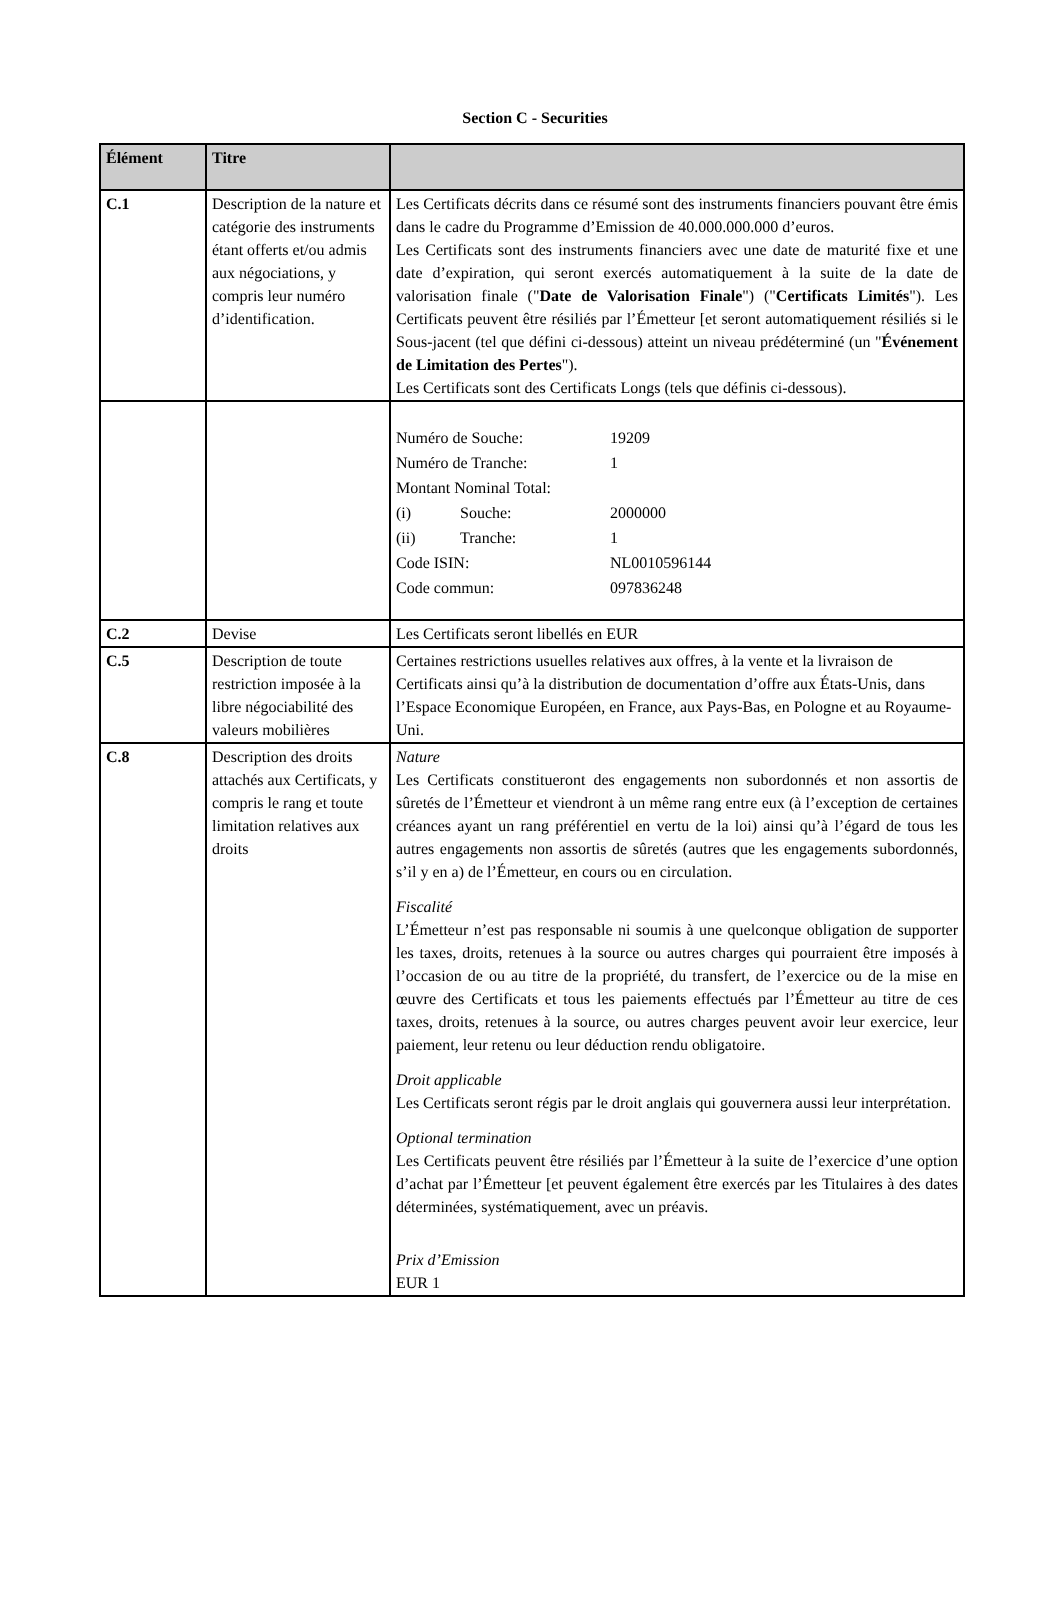Section C - Securities
| Élément | Titre | |
| --- | --- | --- |
| C.1 | Description de la nature et catégorie des instruments étant offerts et/ou admis aux négociations, y compris leur numéro d’identification. | Les Certificats décrits dans ce résumé sont des instruments financiers pouvant être émis dans le cadre du Programme d’Emission de 40.000.000.000 d’euros. Les Certificats sont des instruments financiers avec une date de maturité fixe et une date d’expiration, qui seront exercés automatiquement à la suite de la date de valorisation finale (" Date de Valorisation Finale ") (" Certificats Limités "). Les Certificats peuvent être résiliés par l’Émetteur [et seront automatiquement résiliés si le Sous-jacent (tel que défini ci-dessous) atteint un niveau prédéterminé (un " Événement de Limitation des Pertes "). Les Certificats sont des Certificats Longs (tels que définis ci-dessous). |
| | | / Numéro de Souche: / / 19209 / / Numéro de Tranche: / / 1 / / Montant Nominal Total: / / / / (i) / Souche: / 2000000 / / (ii) / Tranche: / 1 / / Code ISIN: / / NL0010596144 / / Code commun: / / 097836248 / |
| C.2 | Devise | Les Certificats seront libellés en EUR |
| C.5 | Description de toute restriction imposée à la libre négociabilité des valeurs mobilières | Certaines restrictions usuelles relatives aux offres, à la vente et la livraison de Certificats ainsi qu’à la distribution de documentation d’offre aux États-Unis, dans l’Espace Economique Européen, en France, aux Pays-Bas, en Pologne et au Royaume-Uni. |
| C.8 | Description des droits attachés aux Certificats, y compris le rang et toute limitation relatives aux droits | Nature Les Certificats constitueront des engagements non subordonnés et non assortis de sûretés de l’Émetteur et viendront à un même rang entre eux (à l’exception de certaines créances ayant un rang préférentiel en vertu de la loi) ainsi qu’à l’égard de tous les autres engagements non assortis de sûretés (autres que les engagements subordonnés, s’il y en a) de l’Émetteur, en cours ou en circulation. Fiscalité L’Émetteur n’est pas responsable ni soumis à une quelconque obligation de supporter les taxes, droits, retenues à la source ou autres charges qui pourraient être imposés à l’occasion de ou au titre de la propriété, du transfert, de l’exercice ou de la mise en œuvre des Certificats et tous les paiements effectués par l’Émetteur au titre de ces taxes, droits, retenues à la source, ou autres charges peuvent avoir leur exercice, leur paiement, leur retenu ou leur déduction rendu obligatoire. Droit applicable Les Certificats seront régis par le droit anglais qui gouvernera aussi leur interprétation. Optional termination Les Certificats peuvent être résiliés par l’Émetteur à la suite de l’exercice d’une option d’achat par l’Émetteur [et peuvent également être exercés par les Titulaires à des dates déterminées, systématiquement, avec un préavis. Prix d’Emission EUR 1 |